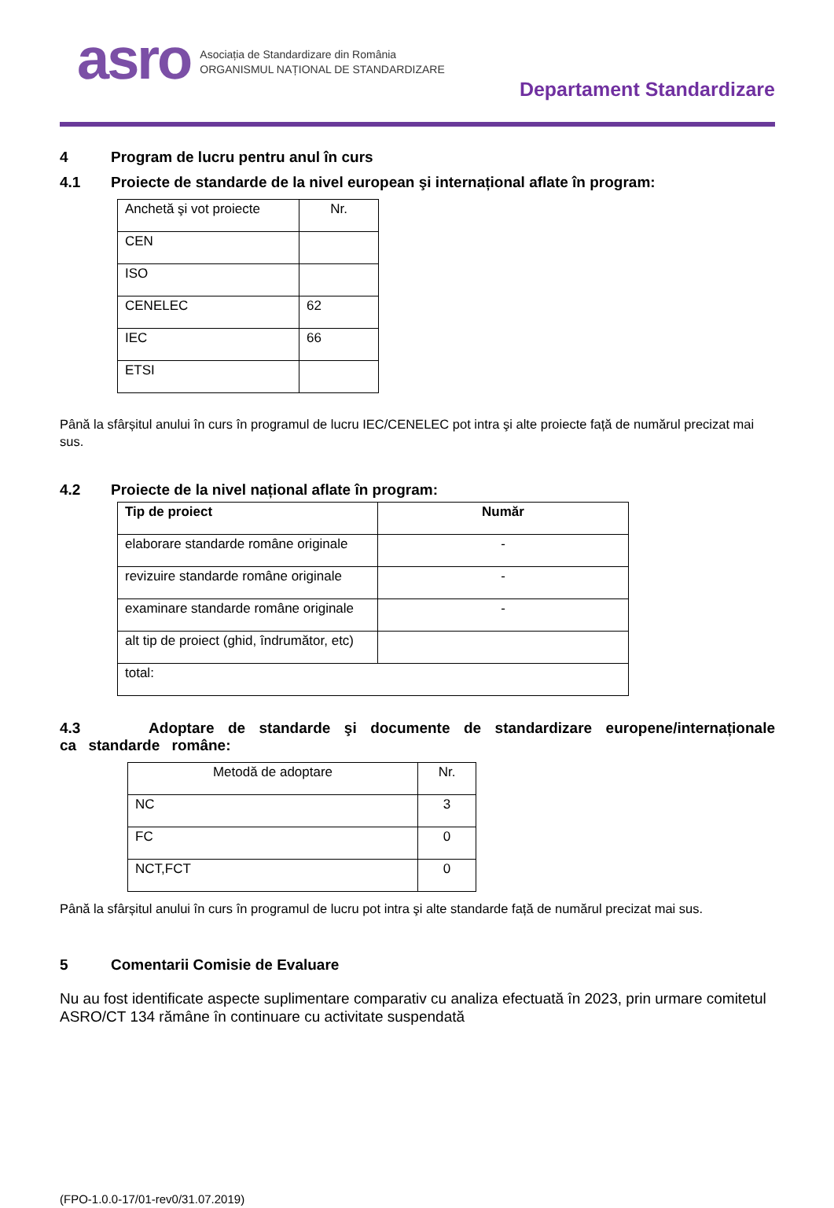asro
Asociația de Standardizare din România
ORGANISMUL NAȚIONAL DE STANDARDIZARE
Departament Standardizare
4 Program de lucru pentru anul în curs
4.1 Proiecte de standarde de la nivel european şi internațional aflate în program:
| Anchetă şi vot proiecte | Nr. |
| CEN | |
| ISO | |
| CENELEC | 62 |
| IEC | 66 |
| ETSI | |
Până la sfârșitul anului în curs în programul de lucru IEC/CENELEC pot intra şi alte proiecte față de numărul precizat mai sus.
4.2 Proiecte de la nivel național aflate în program:
| Tip de proiect | Număr |
| --- | --- |
| elaborare standarde române originale | - |
| revizuire standarde române originale | - |
| examinare standarde române originale | - |
| alt tip de proiect (ghid, îndrumător, etc) | |
| total: | |
4.3 Adoptare de standarde şi documente de standardizare europene/internaționale ca standarde române:
| Metodă de adoptare | Nr. |
| NC | 3 |
| FC | 0 |
| NCT,FCT | 0 |
Până la sfârșitul anului în curs în programul de lucru pot intra şi alte standarde față de numărul precizat mai sus.
5 Comentarii Comisie de Evaluare
Nu au fost identificate aspecte suplimentare comparativ cu analiza efectuată în 2023, prin urmare comitetul ASRO/CT 134 rămâne în continuare cu activitate suspendată
(FPO-1.0.0-17/01-rev0/31.07.2019)